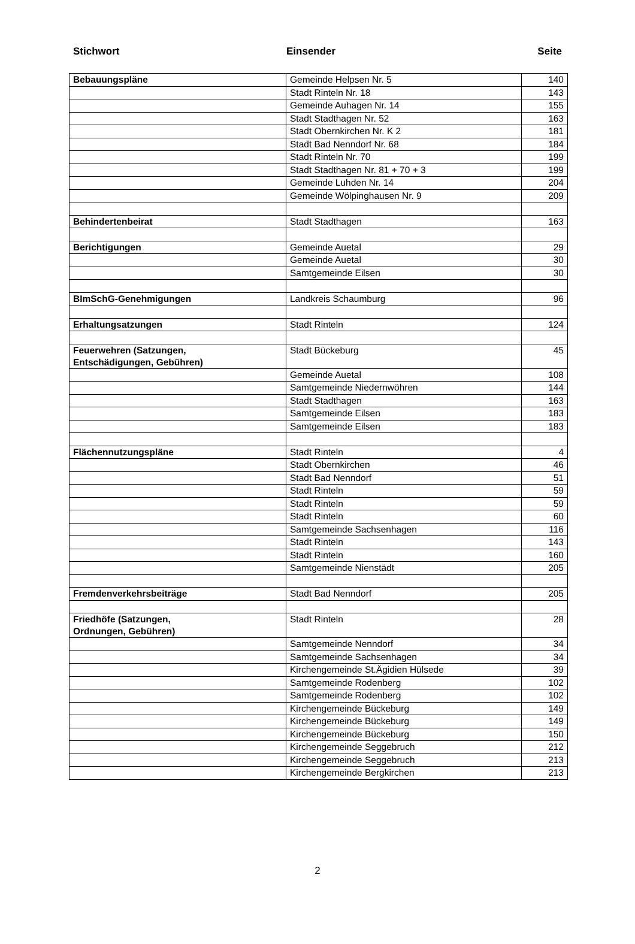Stichwort Einsender Seite
| Bebauungspläne | Gemeinde Helpsen Nr. 5 | 140 |
| | Stadt Rinteln Nr. 18 | 143 |
| | Gemeinde Auhagen Nr. 14 | 155 |
| | Stadt Stadthagen Nr. 52 | 163 |
| | Stadt Obernkirchen Nr. K 2 | 181 |
| | Stadt Bad Nenndorf Nr. 68 | 184 |
| | Stadt Rinteln Nr. 70 | 199 |
| | Stadt Stadthagen Nr. 81 + 70 + 3 | 199 |
| | Gemeinde Luhden Nr. 14 | 204 |
| | Gemeinde Wölpinghausen Nr. 9 | 209 |
| Behindertenbeirat | Stadt Stadthagen | 163 |
| Berichtigungen | Gemeinde Auetal | 29 |
| | Gemeinde Auetal | 30 |
| | Samtgemeinde Eilsen | 30 |
| BImSchG-Genehmigungen | Landkreis Schaumburg | 96 |
| Erhaltungsatzungen | Stadt Rinteln | 124 |
| Feuerwehren (Satzungen, Entschädigungen, Gebühren) | Stadt Bückeburg | 45 |
| | Gemeinde Auetal | 108 |
| | Samtgemeinde Niedernwöhren | 144 |
| | Stadt Stadthagen | 163 |
| | Samtgemeinde Eilsen | 183 |
| | Samtgemeinde Eilsen | 183 |
| Flächennutzungspläne | Stadt Rinteln | 4 |
| | Stadt Obernkirchen | 46 |
| | Stadt Bad Nenndorf | 51 |
| | Stadt Rinteln | 59 |
| | Stadt Rinteln | 59 |
| | Stadt Rinteln | 60 |
| | Samtgemeinde Sachsenhagen | 116 |
| | Stadt Rinteln | 143 |
| | Stadt Rinteln | 160 |
| | Samtgemeinde Nienstädt | 205 |
| Fremdenverkehrsbeiträge | Stadt Bad Nenndorf | 205 |
| Friedhöfe (Satzungen, Ordnungen, Gebühren) | Stadt Rinteln | 28 |
| | Samtgemeinde Nenndorf | 34 |
| | Samtgemeinde Sachsenhagen | 34 |
| | Kirchengemeinde St.Ägidien Hülsede | 39 |
| | Samtgemeinde Rodenberg | 102 |
| | Samtgemeinde Rodenberg | 102 |
| | Kirchengemeinde Bückeburg | 149 |
| | Kirchengemeinde Bückeburg | 149 |
| | Kirchengemeinde Bückeburg | 150 |
| | Kirchengemeinde Seggebruch | 212 |
| | Kirchengemeinde Seggebruch | 213 |
| | Kirchengemeinde Bergkirchen | 213 |
2